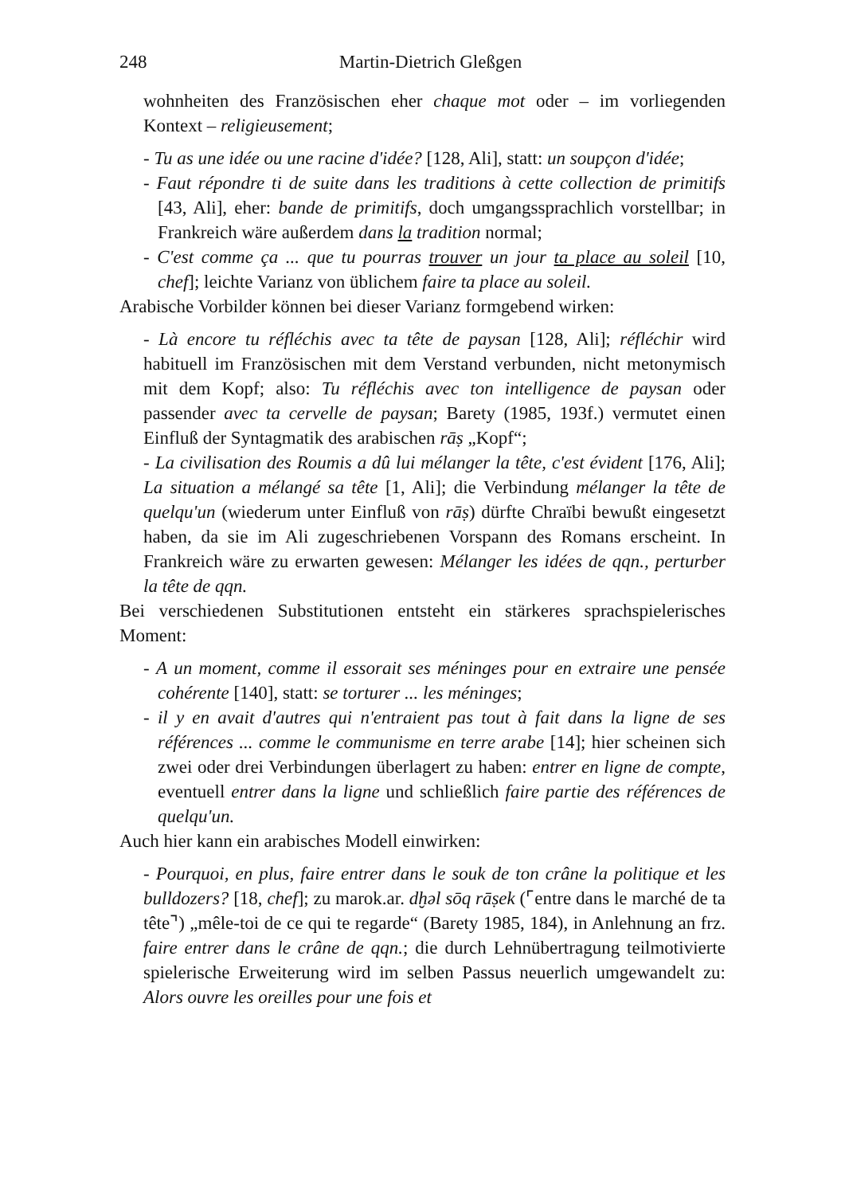248 Martin-Dietrich Gleßgen
wohnheiten des Französischen eher chaque mot oder – im vorliegenden Kontext – religieusement;
- Tu as une idée ou une racine d'idée? [128, Ali], statt: un soupçon d'idée;
- Faut répondre ti de suite dans les traditions à cette collection de primitifs [43, Ali], eher: bande de primitifs, doch umgangssprachlich vorstellbar; in Frankreich wäre außerdem dans la tradition normal;
- C'est comme ça ... que tu pourras trouver un jour ta place au soleil [10, chef]; leichte Varianz von üblichem faire ta place au soleil.
Arabische Vorbilder können bei dieser Varianz formgebend wirken:
- Là encore tu réfléchis avec ta tête de paysan [128, Ali]; réfléchir wird habituell im Französischen mit dem Verstand verbunden, nicht metonymisch mit dem Kopf; also: Tu réfléchis avec ton intelligence de paysan oder passender avec ta cervelle de paysan; Barety (1985, 193f.) vermutet einen Einfluß der Syntagmatik des arabischen rāṣ „Kopf“;
- La civilisation des Roumis a dû lui mélanger la tête, c'est évident [176, Ali]; La situation a mélangé sa tête [1, Ali]; die Verbindung mélanger la tête de quelqu'un (wiederum unter Einfluß von rāṣ) dürfte Chraïbi bewußt eingesetzt haben, da sie im Ali zugeschriebenen Vorspann des Romans erscheint. In Frankreich wäre zu erwarten gewesen: Mélanger les idées de qqn., perturber la tête de qqn.
Bei verschiedenen Substitutionen entsteht ein stärkeres sprachspielerisches Moment:
- A un moment, comme il essorait ses méninges pour en extraire une pensée cohérente [140], statt: se torturer ... les méninges;
- il y en avait d'autres qui n'entraient pas tout à fait dans la ligne de ses références ... comme le communisme en terre arabe [14]; hier scheinen sich zwei oder drei Verbindungen überlagert zu haben: entrer en ligne de compte, eventuell entrer dans la ligne und schließlich faire partie des références de quelqu'un.
Auch hier kann ein arabisches Modell einwirken:
- Pourquoi, en plus, faire entrer dans le souk de ton crâne la politique et les bulldozers? [18, chef]; zu marok.ar. dḫəl sōq rāṣek (⌜entre dans le marché de ta tête⌝) „mêle-toi de ce qui te regarde“ (Barety 1985, 184), in Anlehnung an frz. faire entrer dans le crâne de qqn.; die durch Lehnübertragung teilmotivierte spielerische Erweiterung wird im selben Passus neuerlich umgewandelt zu: Alors ouvre les oreilles pour une fois et